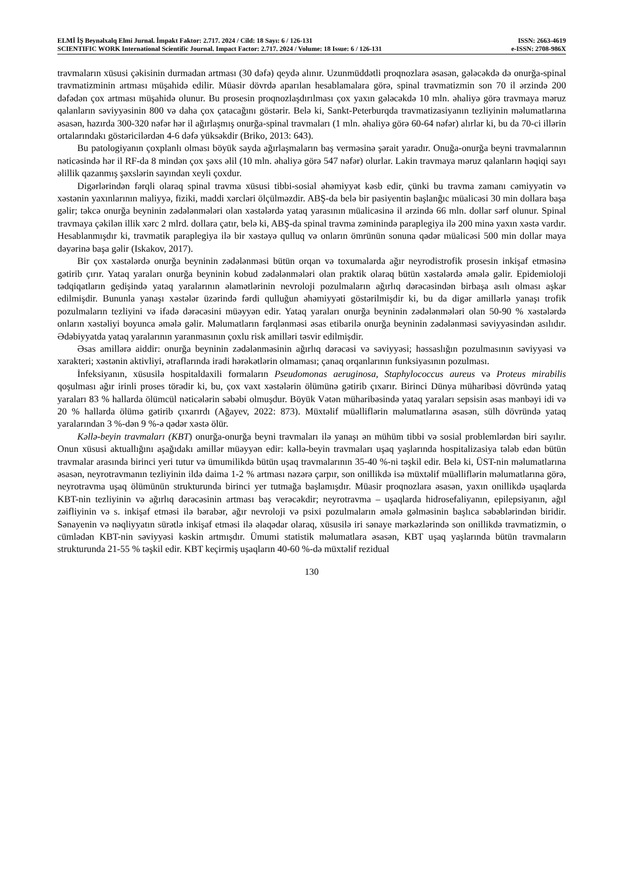ELMİ İŞ Beynəlxalq Elmi Jurnal. İmpakt Faktor: 2.717. 2024 / Cild: 18 Sayı: 6 / 126-131 ISSN: 2663-4619
SCIENTIFIC WORK International Scientific Journal. Impact Factor: 2.717. 2024 / Volume: 18 Issue: 6 / 126-131 e-ISSN: 2708-986X
travmaların xüsusi çəkisinin durmadan artması (30 dəfə) qeydə alınır. Uzunmüddətli proqnozlara əsasən, gələcəkdə də onurğa-spinal travmatizminin artması müşahidə edilir. Müasir dövrdə aparılan hesablamalara görə, spinal travmatizmin son 70 il ərzində 200 dəfədən çox artması müşahidə olunur. Bu prosesin proqnozlaşdırılması çox yaxın gələcəkdə 10 mln. əhaliyə görə travmaya məruz qalanların səviyyəsinin 800 və daha çox çatacağını göstərir. Belə ki, Sankt-Peterburqda travmatizasiyanın tezliyinin məlumatlarına əsasən, hazırda 300-320 nəfər hər il ağırlaşmış onurğa-spinal travmaları (1 mln. əhaliyə görə 60-64 nəfər) alırlar ki, bu da 70-ci illərin ortalarındakı göstəricilərdən 4-6 dəfə yüksəkdir (Briko, 2013: 643).
Bu patologiyanın çoxplanlı olması böyük sayda ağırlaşmaların baş verməsinə şərait yaradır. Onuğa-onurğa beyni travmalarının nəticəsində hər il RF-da 8 mindən çox şəxs əlil (10 mln. əhaliyə görə 547 nəfər) olurlar. Lakin travmaya məruz qalanların həqiqi sayı əlillik qazanmış şəxslərin sayından xeyli çoxdur.
Digərlərindən fərqli olaraq spinal travma xüsusi tibbi-sosial əhəmiyyət kəsb edir, çünki bu travma zamanı cəmiyyətin və xəstənin yaxınlarının maliyyə, fiziki, maddi xərcləri ölçülməzdir. ABŞ-da belə bir pasiyentin başlanğıc müalicəsi 30 min dollara başa gəlir; təkcə onurğa beyninin zədələnmələri olan xəstələrdə yataq yarasının müalicəsinə il ərzində 66 mln. dollar sərf olunur. Spinal travmaya çəkilən illik xərc 2 mlrd. dollara çatır, belə ki, ABŞ-da spinal travma zəminində paraplegiya ilə 200 minə yaxın xəstə vardır. Hesablanmışdır ki, travmatik paraplegiya ilə bir xəstəyə qulluq və onların ömrünün sonuna qədər müalicəsi 500 min dollar maya dəyərinə başa gəlir (Iskakov, 2017).
Bir çox xəstələrdə onurğa beyninin zədələnməsi bütün orqan və toxumalarda ağır neyrodistrofik prosesin inkişaf etməsinə gətirib çırır. Yataq yaraları onurğa beyninin kobud zədələnmələri olan praktik olaraq bütün xəstələrdə əmələ gəlir. Epidemioloji tədqiqatların gedişində yataq yaralarının əlamətlərinin nevroloji pozulmaların ağırlıq dərəcəsindən birbaşa asılı olması aşkar edilmişdir. Bununla yanaşı xəstələr üzərində fərdi qulluğun əhəmiyyəti göstərilmişdir ki, bu da digər amillərlə yanaşı trofik pozulmaların tezliyini və ifadə dərəcəsini müəyyən edir. Yataq yaraları onurğa beyninin zədələnmələri olan 50-90 % xəstələrdə onların xəstəliyi boyunca əmələ gəlir. Məlumatların fərqlənməsi əsas etibarilə onurğa beyninin zədələnməsi səviyyəsindən asılıdır. Ədəbiyyatda yataq yaralarının yaranmasının çoxlu risk amilləri təsvir edilmişdir.
Əsas amillərə aiddir: onurğa beyninin zədələnməsinin ağırlıq dərəcəsi və səviyyəsi; həssaslığın pozulmasının səviyyəsi və xarakteri; xəstənin aktivliyi, ətraflarında iradi hərəkətlərin olmaması; çanaq orqanlarının funksiyasının pozulması.
İnfeksiyanın, xüsusilə hospitaldaxili formaların Pseudomonas aeruginosa, Staphylococcus aureus və Proteus mirabilis qoşulması ağır irinli proses törədir ki, bu, çox vaxt xəstələrin ölümünə gətirib çıxarır. Birinci Dünya müharibəsi dövründə yataq yaraları 83 % hallarda ölümcül nəticələrin səbəbi olmuşdur. Böyük Vətən müharibəsində yataq yaraları sepsisin əsas mənbəyi idi və 20 % hallarda ölümə gətirib çıxarırdı (Ağayev, 2022: 873). Müxtəlif müəlliflərin məlumatlarına əsasən, sülh dövründə yataq yaralarından 3 %-dən 9 %-ə qədər xəstə ölür.
Kəllə-beyin travmaları (KBT) onurğa-onurğa beyni travmaları ilə yanaşı ən mühüm tibbi və sosial problemlərdən biri sayılır. Onun xüsusi aktuallığını aşağıdakı amillər müəyyən edir: kəllə-beyin travmaları uşaq yaşlarında hospitalizasiya tələb edən bütün travmalar arasında birinci yeri tutur və ümumilikdə bütün uşaq travmalarının 35-40 %-ni təşkil edir. Belə ki, ÜST-nin məlumatlarına əsasən, neyrotravmanın tezliyinin ildə daima 1-2 % artması nəzərə çarpır, son onillikdə isə müxtəlif müəlliflərin məlumatlarına görə, neyrotravma uşaq ölümünün strukturunda birinci yer tutmağa başlamışdır. Müasir proqnozlara əsasən, yaxın onillikdə uşaqlarda KBT-nin tezliyinin və ağırlıq dərəcəsinin artması baş verəcəkdir; neyrotravma – uşaqlarda hidrosefaliyanın, epilepsiyanın, ağıl zəifliyinin və s. inkişaf etməsi ilə bərabər, ağır nevroloji və psixi pozulmaların əmələ gəlməsinin başlıca səbəblərindən biridir. Sənayenin və nəqliyyatın sürətlə inkişaf etməsi ilə əlaqədar olaraq, xüsusilə iri sənaye mərkəzlərində son onillikdə travmatizmin, o cümlədən KBT-nin səviyyəsi kəskin artmışdır. Ümumi statistik məlumatlara əsasən, KBT uşaq yaşlarında bütün travmaların strukturunda 21-55 % təşkil edir. KBT keçirmiş uşaqların 40-60 %-də müxtəlif rezidual
130